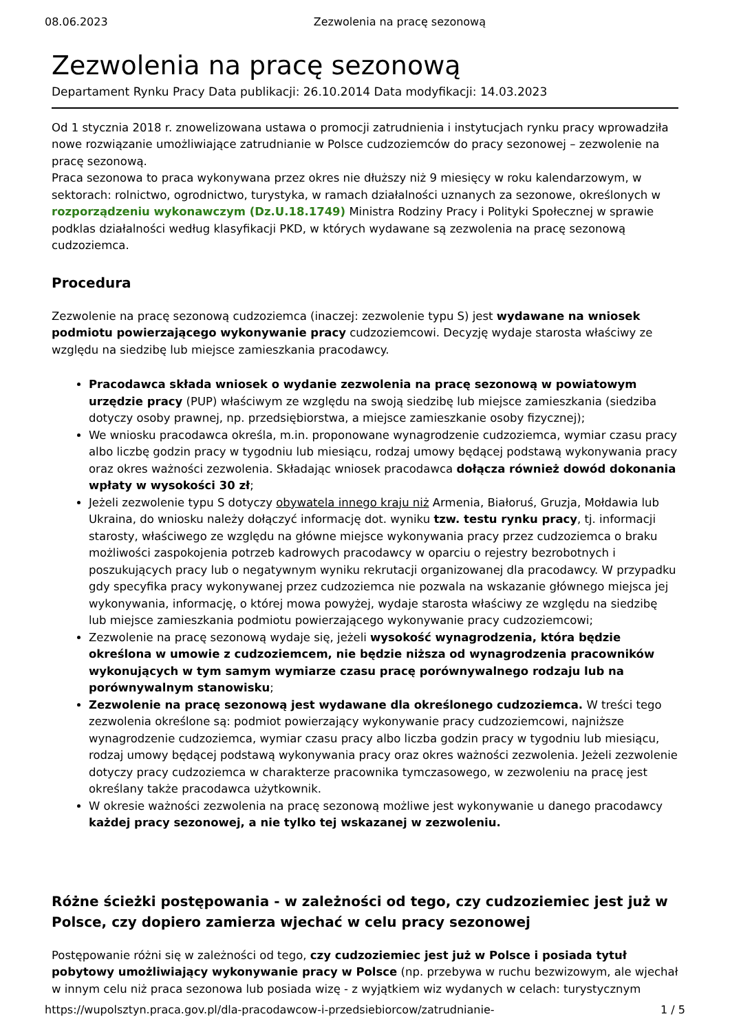08.06.2023 Zezwolenia na pracę sezonową
Zezwolenia na pracę sezonową
Departament Rynku Pracy Data publikacji: 26.10.2014 Data modyfikacji: 14.03.2023
Od 1 stycznia 2018 r. znowelizowana ustawa o promocji zatrudnienia i instytucjach rynku pracy wprowadziła nowe rozwiązanie umożliwiające zatrudnianie w Polsce cudzoziemców do pracy sezonowej – zezwolenie na pracę sezonową.
Praca sezonowa to praca wykonywana przez okres nie dłuższy niż 9 miesięcy w roku kalendarzowym, w sektorach: rolnictwo, ogrodnictwo, turystyka, w ramach działalności uznanych za sezonowe, określonych w rozporządzeniu wykonawczym (Dz.U.18.1749) Ministra Rodziny Pracy i Polityki Społecznej w sprawie podklas działalności według klasyfikacji PKD, w których wydawane są zezwolenia na pracę sezonową cudzoziemca.
Procedura
Zezwolenie na pracę sezonową cudzoziemca (inaczej: zezwolenie typu S) jest wydawane na wniosek podmiotu powierzającego wykonywanie pracy cudzoziemcowi. Decyzję wydaje starosta właściwy ze względu na siedzibę lub miejsce zamieszkania pracodawcy.
Pracodawca składa wniosek o wydanie zezwolenia na pracę sezonową w powiatowym urzędzie pracy (PUP) właściwym ze względu na swoją siedzibę lub miejsce zamieszkania (siedziba dotyczy osoby prawnej, np. przedsiębiorstwa, a miejsce zamieszkanie osoby fizycznej);
We wniosku pracodawca określa, m.in. proponowane wynagrodzenie cudzoziemca, wymiar czasu pracy albo liczbę godzin pracy w tygodniu lub miesiącu, rodzaj umowy będącej podstawą wykonywania pracy oraz okres ważności zezwolenia. Składając wniosek pracodawca dołącza również dowód dokonania wpłaty w wysokości 30 zł;
Jeżeli zezwolenie typu S dotyczy obywatela innego kraju niż Armenia, Białoruś, Gruzja, Mołdawia lub Ukraina, do wniosku należy dołączyć informację dot. wyniku tzw. testu rynku pracy, tj. informacji starosty, właściwego ze względu na główne miejsce wykonywania pracy przez cudzoziemca o braku możliwości zaspokojenia potrzeb kadrowych pracodawcy w oparciu o rejestry bezrobotnych i poszukujących pracy lub o negatywnym wyniku rekrutacji organizowanej dla pracodawcy. W przypadku gdy specyfika pracy wykonywanej przez cudzoziemca nie pozwala na wskazanie głównego miejsca jej wykonywania, informację, o której mowa powyżej, wydaje starosta właściwy ze względu na siedzibę lub miejsce zamieszkania podmiotu powierzającego wykonywanie pracy cudzoziemcowi;
Zezwolenie na pracę sezonową wydaje się, jeżeli wysokość wynagrodzenia, która będzie określona w umowie z cudzoziemcem, nie będzie niższa od wynagrodzenia pracowników wykonujących w tym samym wymiarze czasu pracę porównywalnego rodzaju lub na porównywalnym stanowisku;
Zezwolenie na pracę sezonową jest wydawane dla określonego cudzoziemca. W treści tego zezwolenia określone są: podmiot powierzający wykonywanie pracy cudzoziemcowi, najniższe wynagrodzenie cudzoziemca, wymiar czasu pracy albo liczba godzin pracy w tygodniu lub miesiącu, rodzaj umowy będącej podstawą wykonywania pracy oraz okres ważności zezwolenia. Jeżeli zezwolenie dotyczy pracy cudzoziemca w charakterze pracownika tymczasowego, w zezwoleniu na pracę jest określany także pracodawca użytkownik.
W okresie ważności zezwolenia na pracę sezonową możliwe jest wykonywanie u danego pracodawcy każdej pracy sezonowej, a nie tylko tej wskazanej w zezwoleniu.
Różne ścieżki postępowania - w zależności od tego, czy cudzoziemiec jest już w Polsce, czy dopiero zamierza wjechać w celu pracy sezonowej
Postępowanie różni się w zależności od tego, czy cudzoziemiec jest już w Polsce i posiada tytuł pobytowy umożliwiający wykonywanie pracy w Polsce (np. przebywa w ruchu bezwizowym, ale wjechał w innym celu niż praca sezonowa lub posiada wizę - z wyjątkiem wiz wydanych w celach: turystycznym
https://wupolsztyn.praca.gov.pl/dla-pracodawcow-i-przedsiebiorcow/zatrudnianie- 1 / 5